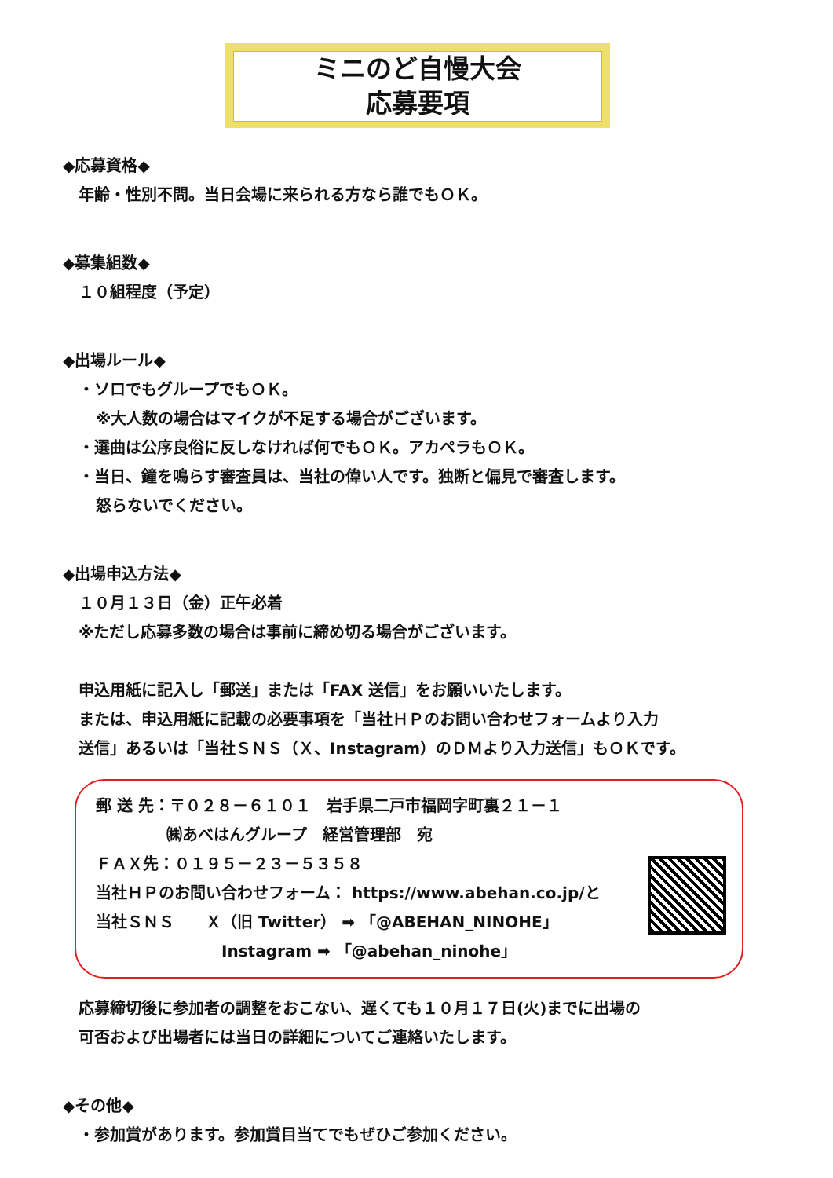ミニのど自慢大会
応募要項
◆応募資格◆
年齢・性別不問。当日会場に来られる方なら誰でもＯＫ。
◆募集組数◆
１０組程度（予定）
◆出場ルール◆
・ソロでもグループでもＯＫ。
※大人数の場合はマイクが不足する場合がございます。
・選曲は公序良俗に反しなければ何でもＯＫ。アカペラもＯＫ。
・当日、鐘を鳴らす審査員は、当社の偉い人です。独断と偏見で審査します。
怒らないでください。
◆出場申込方法◆
１０月１３日（金）正午必着
※ただし応募多数の場合は事前に締め切る場合がございます。
申込用紙に記入し「郵送」または「FAX 送信」をお願いいたします。
または、申込用紙に記載の必要事項を「当社ＨＰのお問い合わせフォームより入力
送信」あるいは「当社ＳＮＳ（Ｘ、Instagram）のＤＭより入力送信」もＯＫです。
郵 送 先：〒０２８－６１０１　岩手県二戸市福岡字町裏２１－１
㈱あべはんグループ　経営管理部　宛
ＦＡＸ先：０１９５－２３－５３５８
当社ＨＰのお問い合わせフォーム： https://www.abehan.co.jp/と
当社ＳＮＳ　　Ｘ（旧 Twitter） ➡ 「@ABEHAN_NINOHE」
Instagram ➡ 「@abehan_ninohe」
応募締切後に参加者の調整をおこない、遅くても１０月１７日(火)までに出場の
可否および出場者には当日の詳細についてご連絡いたします。
◆その他◆
・参加賞があります。参加賞目当てでもぜひご参加ください。